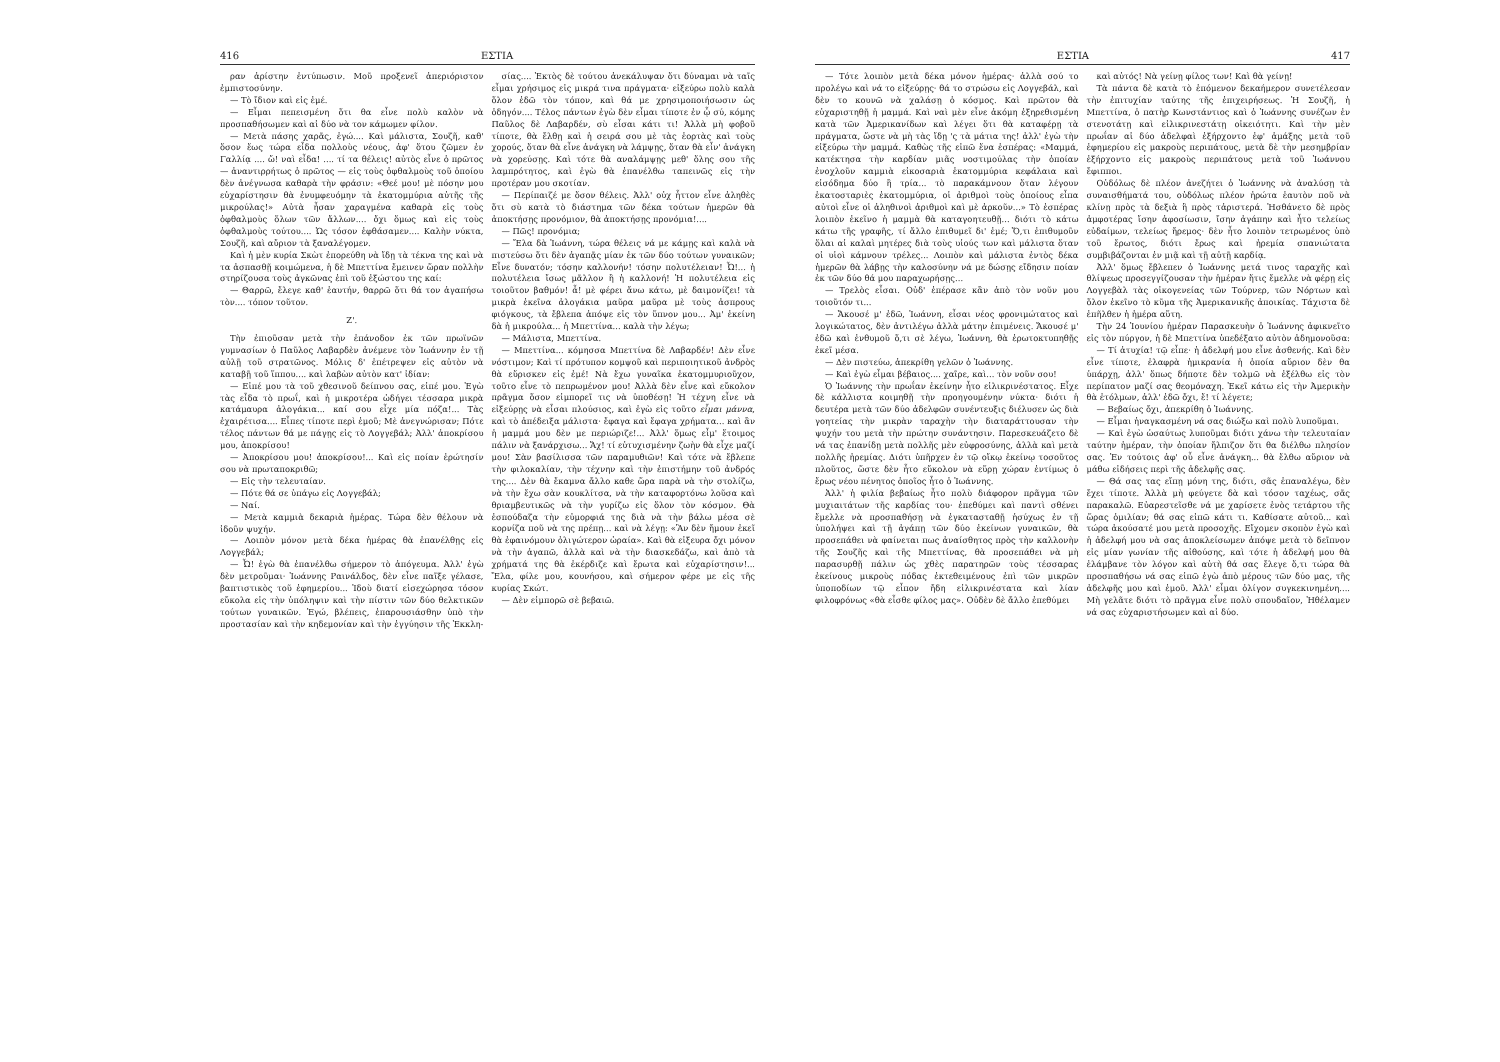416 ΕΣΤΙΑ
ραν ἀρίστην ἐντύπωσιν. Μοῦ προξενεῖ ἀπεριόριστον ἐμπιστοσύνην.
— Τὸ ἴδιον καὶ εἰς ἐμέ.
— Εἶμαι πεπεισμένη ὅτι θα εἶνε πολὺ καλὸν νὰ προσπαθήσωμεν καὶ αἱ δύο νὰ τον κάμωμεν φίλον.
— Μετὰ πάσης χαρᾶς, ἐγώ.... Καὶ μάλιστα, Σουζῆ, καθ' ὅσον ἕως τώρα εἶδα πολλοὺς νέους, ἀφ' ὅτου ζῶμεν ἐν Γαλλίᾳ .... ὤ! ναὶ εἶδα! .... τί τα θέλεις! αὐτὸς εἶνε ὁ πρῶτος — ἀναντιρρήτως ὁ πρῶτος — εἰς τοὺς ὀφθαλμοὺς τοῦ ὁποίου δὲν ἀνέγνωσα καθαρὰ τὴν φράσιν: «Θεέ μου! μὲ πόσην μου εὐχαρίστησιν θὰ ἐνυμφευόμην τὰ ἑκατομμύρια αὐτῆς τῆς μικρούλας!» Αὐτὰ ἦσαν χαραγμένα καθαρὰ εἰς τοὺς ὀφθαλμοὺς ὅλων τῶν ἄλλων.... ὄχι ὅμως καὶ εἰς τοὺς ὀφθαλμοὺς τούτου.... Ὡς τόσον ἐφθάσαμεν.... Καλὴν νύκτα, Σουζῆ, καὶ αὔριον τὰ ξαναλέγομεν.
Καὶ ἡ μὲν κυρία Σκὼτ ἐπορεύθη νὰ ἴδῃ τὰ τέκνα της καὶ νὰ τα ἀσπασθῇ κοιμώμενα, ἡ δὲ Μπεττίνα ἔμεινεν ὥραν πολλὴν στηρίζουσα τοὺς ἀγκῶνας ἐπὶ τοῦ ἐξώστου της καί:
— Θαρρῶ, ἔλεγε καθ' ἑαυτήν, θαρρῶ ὅτι θά τον ἀγαπήσω τὸν.... τόπον τοῦτον.
Ζ'.
Τὴν ἐπιοῦσαν μετὰ τὴν ἐπάνοδον ἐκ τῶν πρωϊνῶν γυμνασίων ὁ Παῦλος Λαβαρδὲν ἀνέμενε τὸν Ἰωάννην ἐν τῇ αὐλῇ τοῦ στρατῶνος. Μόλις δ' ἐπέτρεψεν εἰς αὐτὸν νὰ καταβῇ τοῦ ἵππου.... καὶ λαβὼν αὐτὸν κατ' ἰδίαν:
— Εἰπέ μου τὰ τοῦ χθεσινοῦ δείπνου σας, εἰπέ μου. Ἐγὼ τὰς εἶδα τὸ πρωΐ, καὶ ἡ μικροτέρα ὡδήγει τέσσαρα μικρὰ κατάμαυρα ἀλογάκια... καί σου εἶχε μία πόζα!... Τὰς ἐχαιρέτισα.... Εἶπες τίποτε περὶ ἐμοῦ; Μὲ ἀνεγνώρισαν; Πότε τέλος πάντων θά με πάγῃς εἰς τὸ Λογγεβάλ; Ἀλλ' ἀποκρίσου μου, ἀποκρίσου!
— Ἀποκρίσου μου! ἀποκρίσου!... Καὶ εἰς ποίαν ἐρώτησίν σου νὰ πρωταποκριθῶ;
— Εἰς τὴν τελευταίαν.
— Πότε θά σε ὑπάγω εἰς Λογγεβάλ;
— Ναί.
— Μετὰ καμμιὰ δεκαριὰ ἡμέρας. Τώρα δὲν θέλουν νὰ ἰδοῦν ψυχήν.
— Λοιπὸν μόνον μετὰ δέκα ἡμέρας θὰ ἐπανέλθῃς εἰς Λογγεβάλ;
— Ὦ! ἐγὼ θὰ ἐπανέλθω σήμερον τὸ ἀπόγευμα. Ἀλλ' ἐγὼ δὲν μετροῦμαι· Ἰωάννης Ραινάλδος, δὲν εἶνε παῖξε γέλασε, βαπτιστικὸς τοῦ ἐφημερίου... Ἰδοὺ διατί εἰσεχώρησα τόσον εὔκολα εἰς τὴν ὑπόληψιν καὶ τὴν πίστιν τῶν δύο θελκτικῶν τούτων γυναικῶν. Ἐγώ, βλέπεις, ἐπαρουσιάσθην ὑπὸ τὴν προστασίαν καὶ τὴν κηδεμονίαν καὶ τὴν ἐγγύησιν τῆς Ἐκκλη-
σίας.... Ἐκτὸς δὲ τούτου ἀνεκάλυψαν ὅτι δύναμαι νὰ ταῖς εἶμαι χρήσιμος εἰς μικρά τινα πράγματα· εἰξεύρω πολὺ καλὰ ὅλον ἐδῶ τὸν τόπον, καὶ θά με χρησιμοποιήσωσιν ὡς ὁδηγόν.... Τέλος πάντων ἐγὼ δὲν εἶμαι τίποτε ἐν ᾧ σύ, κόμης Παῦλος δὲ Λαβαρδέν, σὺ εἶσαι κάτι τι! Ἀλλὰ μὴ φοβοῦ τίποτε, θὰ ἔλθῃ καὶ ἡ σειρά σου μὲ τὰς ἑορτὰς καὶ τοὺς χορούς, ὅταν θὰ εἶνε ἀνάγκη νὰ λάμψῃς, ὅταν θὰ εἶν' ἀνάγκη νὰ χορεύσῃς. Καὶ τότε θὰ αναλάμψῃς μεθ' ὅλης σου τῆς λαμπρότητος, καὶ ἐγὼ θὰ ἐπανέλθω ταπεινῶς εἰς τὴν προτέραν μου σκοτίαν.
— Περίπαιζέ με ὅσον θέλεις. Ἀλλ' οὐχ ἧττον εἶνε ἀληθὲς ὅτι σὺ κατὰ τὸ διάστημα τῶν δέκα τούτων ἡμερῶν θὰ ἀποκτήσῃς προνόμιον, θὰ ἀποκτήσῃς προνόμια!....
— Πῶς! προνόμια;
— Ἔλα δὰ Ἰωάννη, τώρα θέλεις νά με κάμῃς καὶ καλὰ νὰ πιστεύσω ὅτι δὲν ἀγαπᾷς μίαν ἐκ τῶν δύο τούτων γυναικῶν; Εἶνε δυνατόν; τόσην καλλονήν! τόσην πολυτέλειαν! Ὦ!... ἡ πολυτέλεια ἴσως μᾶλλον ἢ ἡ καλλονή! Ἡ πολυτέλεια εἰς τοιοῦτον βαθμόν! ἆ! μὲ φέρει ἄνω κάτω, μὲ δαιμονίζει! τὰ μικρὰ ἐκεῖνα ἀλογάκια μαῦρα μαῦρα μὲ τοὺς ἀσπρους φιόγκους, τὰ ἔβλεπα ἀπόψε εἰς τὸν ὕπνον μου... Ἀμ' ἐκείνη δὰ ἡ μικρούλα... ἡ Μπεττίνα... καλὰ τὴν λέγω;
— Μάλιστα, Μπεττίνα.
— Μπεττίνα... κόμησσα Μπεττίνα δὲ Λαβαρδέν! Δὲν εἶνε νόστιμον; Καὶ τί πρότυπον κομψοῦ καὶ περιποιητικοῦ ἀνδρὸς θὰ εὕρισκεν εἰς ἐμέ! Νὰ ἔχω γυναῖκα ἑκατομμυριοῦχον, τοῦτο εἶνε τὸ πεπρωμένον μου! Ἀλλὰ δὲν εἶνε καὶ εὔκολον πρᾶγμα ὅσον εἰμπορεῖ τις νὰ ὑποθέσῃ! Ἡ τέχνη εἶνε νὰ εἰξεύρῃς νὰ εἶσαι πλούσιος, καὶ ἐγὼ εἰς τοῦτο εἶμαι μάννα, καὶ τὸ ἀπέδειξα μάλιστα· ἔφαγα καὶ ἔφαγα χρήματα... καὶ ἂν ἡ μαμμά μου δὲν με περιώριζε!... Ἀλλ' ὅμως εἶμ' ἕτοιμος πάλιν νὰ ξανάρχισω... Ἄχ! τί εὐτυχισμένην ζωὴν θὰ εἶχε μαζί μου! Σὰν βασίλισσα τῶν παραμυθιῶν! Καὶ τότε νὰ ἔβλεπε τὴν φιλοκαλίαν, τὴν τέχνην καὶ τὴν ἐπιστήμην τοῦ ἀνδρός της.... Δὲν θὰ ἔκαμνα ἄλλο καθε ὥρα παρὰ νὰ τὴν στολίζω, νὰ τὴν ἔχω σὰν κουκλίτσα, νὰ τὴν καταφορτόνω λοῦσα καὶ θριαμβευτικῶς νὰ τὴν γυρίζω εἰς ὅλον τὸν κόσμον. Θὰ ἐσπούδαζα τὴν εὐμορφιά της διὰ νὰ τὴν βάλω μέσα σὲ κορνίζα ποῦ νὰ της πρέπῃ... καὶ νὰ λέγῃ: «Ἂν δὲν ἤμουν ἐκεῖ θὰ ἐφαινόμουν ὀλιγώτερον ὡραία». Καὶ θὰ εἰξευρα ὄχι μόνον νὰ τὴν ἀγαπῶ, ἀλλὰ καὶ νὰ τὴν διασκεδάζω, καὶ ἀπὸ τὰ χρήματά της θὰ ἐκέρδιζε καὶ ἔρωτα καὶ εὐχαρίστησιν!... Ἔλα, φίλε μου, κουνήσου, καὶ σήμερον φέρε με εἰς τῆς κυρίας Σκώτ.
— Δὲν εἰμπορῶ σὲ βεβαιῶ.
ΕΣΤΙΑ 417
— Τότε λοιπὸν μετὰ δέκα μόνον ἡμέρας· ἀλλὰ σού το προλέγω καὶ νά το εἰξεύρῃς· θά το στρώσω εἰς Λογγεβάλ, καὶ δὲν το κουνῶ νὰ χαλάσῃ ὁ κόσμος. Καὶ πρῶτον θὰ εὐχαριστηθῇ ἡ μαμμά. Καὶ ναὶ μὲν εἶνε ἀκόμη ἐξηρεθισμένη κατὰ τῶν Ἀμερικανίδων καὶ λέγει ὅτι θὰ καταφέρῃ τὰ πράγματα, ὥστε νὰ μὴ τὰς ἴδῃ 'ς τὰ μάτια της! ἀλλ' ἐγὼ τὴν εἰξεύρω τὴν μαμμά. Καθὼς τῆς εἰπῶ ἕνα ἑσπέρας: «Μαμμά, κατέκτησα τὴν καρδίαν μιᾶς νοστιμούλας τὴν ὁποίαν ἐνοχλοῦν καμμιὰ εἰκοσαριὰ ἑκατομμύρια κεφάλαια καὶ εἰσόδημα δύο ἢ τρία... τὸ παρακάμνουν ὅταν λέγουν ἑκατοσταριὲς ἑκατομμύρια, οἱ ἀριθμοὶ τοὺς ὁποίους εἶπα αὐτοὶ εἶνε οἱ ἀληθινοὶ ἀριθμοὶ καὶ μὲ ἀρκοῦν...» Τὸ ἑσπέρας λοιπὸν ἐκεῖνο ἡ μαμμὰ θὰ κατα­γοητευθῇ... διότι τὸ κάτω κάτω τῆς γραφῆς, τί ἄλλο ἐπιθυμεῖ δι' ἐμέ; Ὅ,τι ἐπιθυμοῦν ὅλαι αἱ καλαὶ μητέρες διὰ τοὺς υἱούς των καὶ μάλιστα ὅταν οἱ υἱοὶ κάμνουν τρέλες... Λοιπὸν καὶ μάλιστα ἐντὸς δέκα ἡμερῶν θὰ λάβῃς τὴν καλοσύνην νά με δώσῃς εἴδησιν ποίαν ἐκ τῶν δύο θά μου παραχωρήσῃς...
— Τρελὸς εἶσαι. Οὐδ' ἐπέρασε κἂν ἀπὸ τὸν νοῦν μου τοιοῦτόν τι...
— Ἄκουσέ μ' ἐδῶ, Ἰωάννη, εἶσαι νέος φρονιμώτατος καὶ λογικώτατος, δὲν ἀντιλέγω ἀλλὰ μάτην ἐπιμένεις. Ἄκουσέ μ' ἐδῶ καὶ ἐνθυμοῦ ὅ,τι σὲ λέγω, Ἰωάννη, θὰ ἐρωτοκτυπηθῇς ἐκεῖ μέσα.
— Δὲν πιστεύω, ἀπεκρίθη γελῶν ὁ Ἰωάννης.
— Καὶ ἐγὼ εἶμαι βέβαιος.... χαῖρε, καὶ... τὸν νοῦν σου!
Ὁ Ἰωάννης τὴν πρωΐαν ἐκείνην ἦτο εἰλικρινέστατος. Εἶχε δὲ κάλλιστα κοιμηθῇ τὴν προηγουμένην νύκτα· διότι ἡ δευτέρα μετὰ τῶν δύο ἀδελφῶν συνέντευξις διέλυσεν ὡς διὰ γοητείας τὴν μικρὰν ταραχὴν τὴν διαταράττουσαν τὴν ψυχήν του μετὰ τὴν πρώτην συνάντησιν. Παρεσκευάζετο δὲ νά τας ἐπανίδῃ μετὰ πολλῆς μὲν εὐφροσύνης, ἀλλὰ καὶ μετὰ πολλῆς ἠρεμίας. Διότι ὑπῆρχεν ἐν τῷ οἴκῳ ἐκείνῳ τοσοῦτος πλοῦτος, ὥστε δὲν ἦτο εὔκολον νὰ εὕρῃ χώραν ἐντίμως ὁ ἔρως νέου πένητος ὁποῖος ἦτο ὁ Ἰωάννης.
Ἀλλ' ἡ φιλία βεβαίως ἦτο πολὺ διάφορον πρᾶγμα τῶν μυχιαιτάτων τῆς καρδίας του· ἐπεθύμει καὶ παντὶ σθένει ἔμελλε νὰ προσπαθήσῃ νὰ ἐγκατασταθῇ ἡσύχως ἐν τῇ ὑπολήψει καὶ τῇ ἀγάπῃ τῶν δύο ἐκείνων γυναικῶν, θὰ προσεπάθει νὰ φαίνεται πως ἀναίσθητος πρὸς τὴν καλλονὴν τῆς Σουζῆς καὶ τῆς Μπεττίνας, θὰ προσεπάθει νὰ μὴ παρασυρθῇ πάλιν ὡς χθὲς παρατηρῶν τοὺς τέσσαρας ἐκείνους μικροὺς πόδας ἐκτεθειμένους ἐπὶ τῶν μικρῶν ὑποποδίων τῷ εἶπον ἤδη εἰλικρινέστατα καὶ λίαν φιλοφρόνως «θὰ εἶσθε φίλος μας». Οὐδὲν δὲ ἄλλο ἐπεθύμει
καὶ αὐτός! Νὰ γείνῃ φίλος των! Καὶ θὰ γείνῃ!
Τὰ πάντα δὲ κατὰ τὸ ἑπόμενον δεκαήμερον συνετέλεσαν τὴν ἐπιτυχίαν ταύτης τῆς ἐπιχειρήσεως. Ἡ Σουζῆ, ἡ Μπεττίνα, ὁ πατὴρ Κωνστάντιος καὶ ὁ Ἰωάννης συνέζων ἐν στενοτάτῃ καὶ εἰλικρινεστάτῃ οἰκειότητι. Καὶ τὴν μὲν πρωΐαν αἱ δύο ἀδελφαὶ ἐξήρχοντο ἐφ' ἁμάξης μετὰ τοῦ ἐφημερίου εἰς μακροὺς περιπάτους, μετὰ δὲ τὴν μεσημβρίαν ἐξήρχοντο εἰς μακροὺς περιπάτους μετὰ τοῦ Ἰωάννου ἔφιπποι.
Οὐδόλως δὲ πλέον ἀνεζήτει ὁ Ἰωάννης νὰ ἀναλύσῃ τὰ συναισθήματά του, οὐδόλως πλέον ἠρώτα ἑαυτὸν ποῦ νὰ κλίνῃ πρὸς τὰ δεξιὰ ἢ πρὸς τἀριστερά. Ἠσθάνετο δὲ πρὸς ἀμφοτέρας ἴσην ἀφοσίωσιν, ἴσην ἀγάπην καὶ ἦτο τελείως εὐδαίμων, τελείως ἤρεμος· δὲν ἦτο λοιπὸν τετρωμένος ὑπὸ τοῦ ἔρωτος, διότι ἔρως καὶ ἠρεμία σπανιώτατα συμβιβάζονται ἐν μιᾷ καὶ τῇ αὐτῇ καρδίᾳ.
Ἀλλ' ὅμως ἔβλεπεν ὁ Ἰωάννης μετά τινος ταραχῆς καὶ θλίψεως προσεγγίζουσαν τὴν ἡμέραν ἥτις ἔμελλε νὰ φέρῃ εἰς Λογγεβὰλ τὰς οἰκογενείας τῶν Τούρνερ, τῶν Νόρτων καὶ ὅλον ἐκεῖνο τὸ κῦμα τῆς Ἀμερικανικῆς ἀποικίας. Τάχιστα δὲ ἐπῆλθεν ἡ ἡμέρα αὕτη.
Τὴν 24 Ἰουνίου ἡμέραν Παρασκευὴν ὁ Ἰωάννης ἀφικνεῖτο εἰς τὸν πύργον, ἡ δὲ Μπεττίνα ὑπεδέξατο αὐτὸν ἀδημονοῦσα:
— Τί ἀτυχία! τῷ εἶπε· ἡ ἀδελφή μου εἶνε ἀσθενής. Καὶ δὲν εἶνε τίποτε, ἐλαφρὰ ἡμικρανία ἡ ὁποία αὔριον δὲν θα ὑπάρχῃ, ἀλλ' ὅπως δήποτε δὲν τολμῶ νὰ ἐξέλθω εἰς τὸν περίπατον μαζί σας θεομόναχη. Ἐκεῖ κάτω εἰς τὴν Ἀμερικὴν θὰ ἐτόλμων, ἀλλ' ἐδῶ ὄχι, ἔ! τί λέγετε;
— Βεβαίως ὄχι, ἀπεκρίθη ὁ Ἰωάννης.
— Εἶμαι ἠναγκασμένη νά σας διώξω καὶ πολὺ λυποῦμαι.
— Καὶ ἐγὼ ὡσαύτως λυποῦμαι διότι χάνω τὴν τελευταίαν ταύτην ἡμέραν, τὴν ὁποίαν ἤλπιζον ὅτι θα διέλθω πλησίον σας. Ἐν τούτοις ἀφ' οὗ εἶνε ἀνάγκη... θὰ ἔλθω αὔριον νὰ μάθω εἰδήσεις περὶ τῆς ἀδελφῆς σας.
— Θά σας τας εἴπῃ μόνη της, διότι, σᾶς ἐπαναλέγω, δὲν ἔχει τίποτε. Ἀλλὰ μὴ φεύγετε δὰ καὶ τόσον ταχέως, σᾶς παρακαλῶ. Εὐαρεστεῖσθε νά με χαρίσετε ἑνὸς τετάρτου τῆς ὥρας ὁμιλίαν; θά σας εἰπῶ κάτι τι. Καθίσατε αὐτοῦ... καὶ τώρα ἀκούσατέ μου μετὰ προσοχῆς. Εἴχομεν σκοπὸν ἐγὼ καὶ ἡ ἀδελφή μου νὰ σας ἀποκλείσωμεν ἀπόψε μετὰ τὸ δεῖπνον εἰς μίαν γωνίαν τῆς αἰθούσης, καὶ τότε ἡ ἀδελφή μου θὰ ἐλάμβανε τὸν λόγον καὶ αὐτὴ θά σας ἔλεγε ὅ,τι τώρα θὰ προσπαθήσω νά σας εἰπῶ ἐγὼ ἀπὸ μέρους τῶν δύο μας, τῆς ἀδελφῆς μου καὶ ἐμοῦ. Ἀλλ' εἶμαι ὀλίγον συγκεκινημένη.... Μὴ γελᾶτε διότι τὸ πρᾶγμα εἶνε πολὺ σπουδαῖον, Ἠθέλαμεν νά σας εὐχαριστήσωμεν καὶ αἱ δύο.